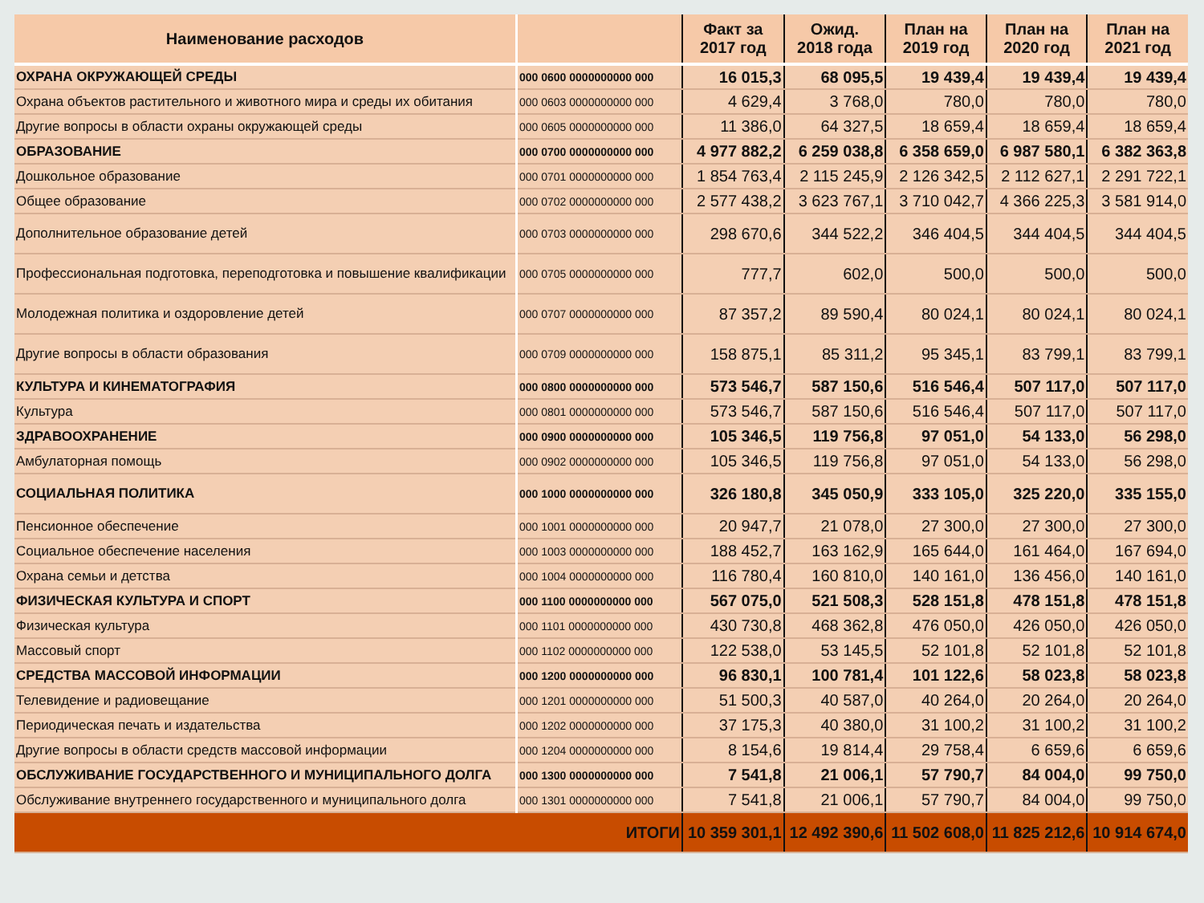| Наименование расходов | | Факт за 2017 год | Ожид. 2018 года | План на 2019 год | План на 2020 год | План на 2021 год |
| --- | --- | --- | --- | --- | --- | --- |
| ОХРАНА ОКРУЖАЮЩЕЙ СРЕДЫ | 000 0600 0000000000 000 | 16 015,3 | 68 095,5 | 19 439,4 | 19 439,4 | 19 439,4 |
| Охрана объектов растительного и животного мира и среды их обитания | 000 0603 0000000000 000 | 4 629,4 | 3 768,0 | 780,0 | 780,0 | 780,0 |
| Другие вопросы в области охраны окружающей среды | 000 0605 0000000000 000 | 11 386,0 | 64 327,5 | 18 659,4 | 18 659,4 | 18 659,4 |
| ОБРАЗОВАНИЕ | 000 0700 0000000000 000 | 4 977 882,2 | 6 259 038,8 | 6 358 659,0 | 6 987 580,1 | 6 382 363,8 |
| Дошкольное образование | 000 0701 0000000000 000 | 1 854 763,4 | 2 115 245,9 | 2 126 342,5 | 2 112 627,1 | 2 291 722,1 |
| Общее образование | 000 0702 0000000000 000 | 2 577 438,2 | 3 623 767,1 | 3 710 042,7 | 4 366 225,3 | 3 581 914,0 |
| Дополнительное образование детей | 000 0703 0000000000 000 | 298 670,6 | 344 522,2 | 346 404,5 | 344 404,5 | 344 404,5 |
| Профессиональная подготовка, переподготовка и повышение квалификации | 000 0705 0000000000 000 | 777,7 | 602,0 | 500,0 | 500,0 | 500,0 |
| Молодежная политика и оздоровление детей | 000 0707 0000000000 000 | 87 357,2 | 89 590,4 | 80 024,1 | 80 024,1 | 80 024,1 |
| Другие вопросы в области образования | 000 0709 0000000000 000 | 158 875,1 | 85 311,2 | 95 345,1 | 83 799,1 | 83 799,1 |
| КУЛЬТУРА И КИНЕМАТОГРАФИЯ | 000 0800 0000000000 000 | 573 546,7 | 587 150,6 | 516 546,4 | 507 117,0 | 507 117,0 |
| Культура | 000 0801 0000000000 000 | 573 546,7 | 587 150,6 | 516 546,4 | 507 117,0 | 507 117,0 |
| ЗДРАВООХРАНЕНИЕ | 000 0900 0000000000 000 | 105 346,5 | 119 756,8 | 97 051,0 | 54 133,0 | 56 298,0 |
| Амбулаторная помощь | 000 0902 0000000000 000 | 105 346,5 | 119 756,8 | 97 051,0 | 54 133,0 | 56 298,0 |
| СОЦИАЛЬНАЯ ПОЛИТИКА | 000 1000 0000000000 000 | 326 180,8 | 345 050,9 | 333 105,0 | 325 220,0 | 335 155,0 |
| Пенсионное обеспечение | 000 1001 0000000000 000 | 20 947,7 | 21 078,0 | 27 300,0 | 27 300,0 | 27 300,0 |
| Социальное обеспечение населения | 000 1003 0000000000 000 | 188 452,7 | 163 162,9 | 165 644,0 | 161 464,0 | 167 694,0 |
| Охрана семьи и детства | 000 1004 0000000000 000 | 116 780,4 | 160 810,0 | 140 161,0 | 136 456,0 | 140 161,0 |
| ФИЗИЧЕСКАЯ КУЛЬТУРА И СПОРТ | 000 1100 0000000000 000 | 567 075,0 | 521 508,3 | 528 151,8 | 478 151,8 | 478 151,8 |
| Физическая культура | 000 1101 0000000000 000 | 430 730,8 | 468 362,8 | 476 050,0 | 426 050,0 | 426 050,0 |
| Массовый спорт | 000 1102 0000000000 000 | 122 538,0 | 53 145,5 | 52 101,8 | 52 101,8 | 52 101,8 |
| СРЕДСТВА МАССОВОЙ ИНФОРМАЦИИ | 000 1200 0000000000 000 | 96 830,1 | 100 781,4 | 101 122,6 | 58 023,8 | 58 023,8 |
| Телевидение и радиовещание | 000 1201 0000000000 000 | 51 500,3 | 40 587,0 | 40 264,0 | 20 264,0 | 20 264,0 |
| Периодическая печать и издательства | 000 1202 0000000000 000 | 37 175,3 | 40 380,0 | 31 100,2 | 31 100,2 | 31 100,2 |
| Другие вопросы в области средств массовой информации | 000 1204 0000000000 000 | 8 154,6 | 19 814,4 | 29 758,4 | 6 659,6 | 6 659,6 |
| ОБСЛУЖИВАНИЕ ГОСУДАРСТВЕННОГО И МУНИЦИПАЛЬНОГО ДОЛГА | 000 1300 0000000000 000 | 7 541,8 | 21 006,1 | 57 790,7 | 84 004,0 | 99 750,0 |
| Обслуживание внутреннего государственного и муниципального долга | 000 1301 0000000000 000 | 7 541,8 | 21 006,1 | 57 790,7 | 84 004,0 | 99 750,0 |
| ИТОГИ | | 10 359 301,1 | 12 492 390,6 | 11 502 608,0 | 11 825 212,6 | 10 914 674,0 |